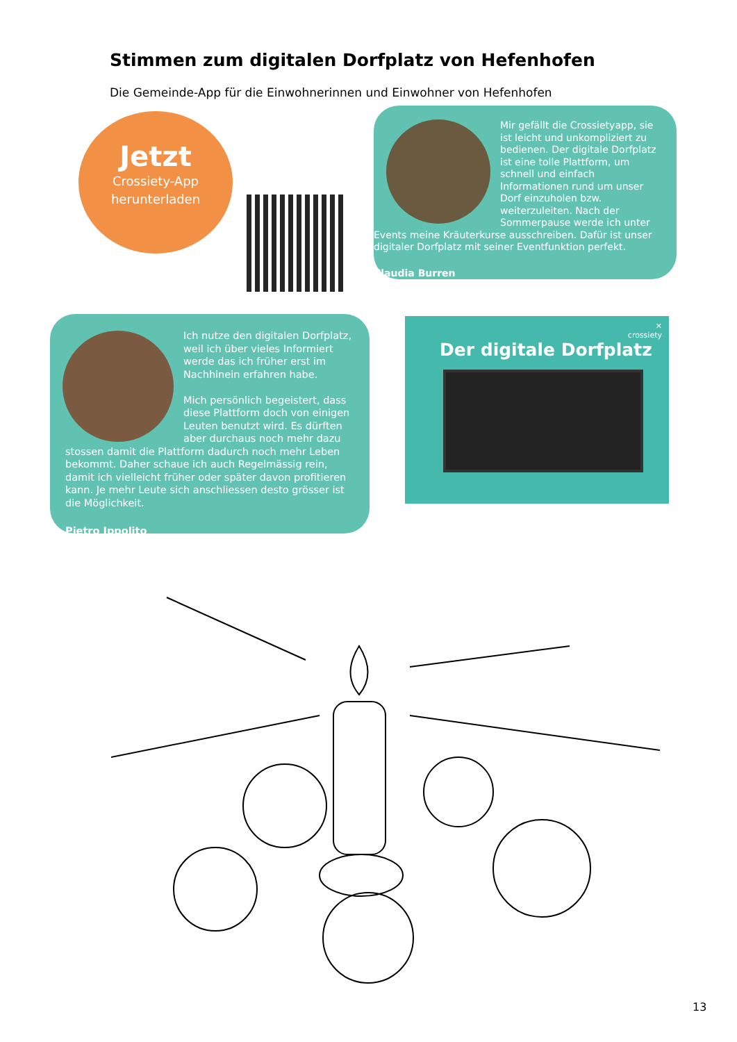Stimmen zum digitalen Dorfplatz von Hefenhofen
Die Gemeinde-App für die Einwohnerinnen und Einwohner von Hefenhofen
Jetzt
Crossiety-App
herunterladen
Mir gefällt die Crossietyapp, sie ist leicht und unkompliziert zu bedienen. Der digitale Dorfplatz ist eine tolle Plattform, um schnell und einfach Informationen rund um unser Dorf einzuholen bzw. weiterzuleiten. Nach der Sommerpause werde ich unter Events meine Kräuterkurse ausschreiben. Dafür ist unser digitaler Dorfplatz mit seiner Eventfunktion perfekt.
Claudia Burren
Ich nutze den digitalen Dorfplatz, weil ich über vieles Informiert werde das ich früher erst im Nachhinein erfahren habe.
Mich persönlich begeistert, dass diese Plattform doch von einigen Leuten benutzt wird. Es dürften aber durchaus noch mehr dazu stossen damit die Plattform dadurch noch mehr Leben bekommt. Daher schaue ich auch Regelmässig rein, damit ich vielleicht früher oder später davon profitieren kann. Je mehr Leute sich anschliessen desto grösser ist die Möglichkeit.
Pietro Ippolito
✕
crossiety
Der digitale Dorfplatz
13